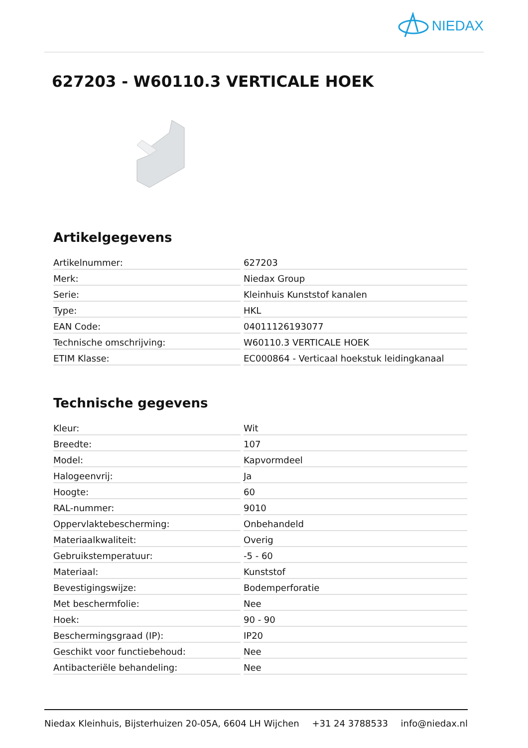NIEDAX
627203 - W60110.3 VERTICALE HOEK
Artikelgegevens
| Artikelnummer: | 627203 |
| Merk: | Niedax Group |
| Serie: | Kleinhuis Kunststof kanalen |
| Type: | HKL |
| EAN Code: | 04011126193077 |
| Technische omschrijving: | W60110.3 VERTICALE HOEK |
| ETIM Klasse: | EC000864 - Verticaal hoekstuk leidingkanaal |
Technische gegevens
| Kleur: | Wit |
| Breedte: | 107 |
| Model: | Kapvormdeel |
| Halogeenvrij: | Ja |
| Hoogte: | 60 |
| RAL-nummer: | 9010 |
| Oppervlaktebescherming: | Onbehandeld |
| Materiaalkwaliteit: | Overig |
| Gebruikstemperatuur: | -5 - 60 |
| Materiaal: | Kunststof |
| Bevestigingswijze: | Bodemperforatie |
| Met beschermfolie: | Nee |
| Hoek: | 90 - 90 |
| Beschermingsgraad (IP): | IP20 |
| Geschikt voor functiebehoud: | Nee |
| Antibacteriële behandeling: | Nee |
Niedax Kleinhuis, Bijsterhuizen 20-05A, 6604 LH Wijchen +31 24 3788533 info@niedax.nl